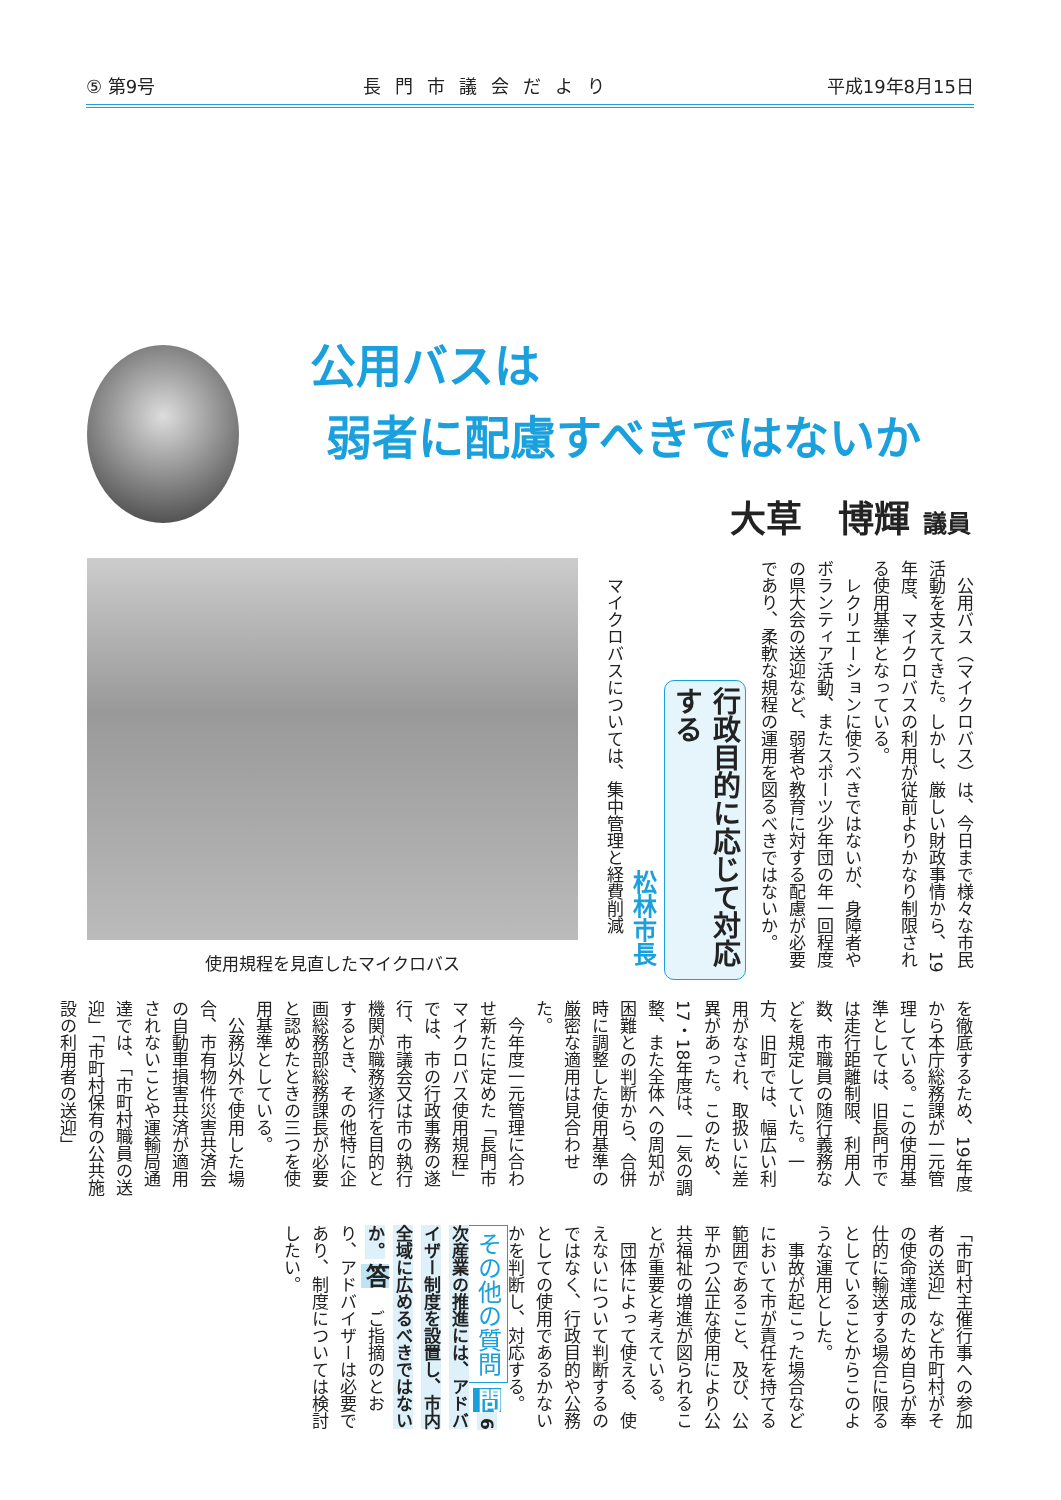⑤ 第9号 長門市議会だより 平成19年8月15日
公用バスは
弱者に配慮すべきではないか
大草　博輝 議員
使用規程を見直したマイクロバス
　公用バス（マイクロバス）は、今日まで様々な市民活動を支えてきた。しかし、厳しい財政事情から、19年度、マイクロバスの利用が従前よりかなり制限される使用基準となっている。
　レクリエーションに使うべきではないが、身障者やボランティア活動、またスポーツ少年団の年一回程度の県大会の送迎など、弱者や教育に対する配慮が必要であり、柔軟な規程の運用を図るべきではないか。
行政目的に応じて対応する
松林市長
　マイクロバスについては、集中管理と経費削減
を徹底するため、19年度から本庁総務課が一元管理している。この使用基準としては、旧長門市では走行距離制限、利用人数、市職員の随行義務などを規定していた。一方、旧町では、幅広い利用がなされ、取扱いに差異があった。このため、17・18年度は、一気の調整、また全体への周知が困難との判断から、合併時に調整した使用基準の厳密な適用は見合わせた。
　今年度一元管理に合わせ新たに定めた「長門市マイクロバス使用規程」では、市の行政事務の遂行、市議会又は市の執行機関が職務遂行を目的とするとき、その他特に企画総務部総務課長が必要と認めたときの三つを使用基準としている。
　公務以外で使用した場合、市有物件災害共済会の自動車損害共済が適用されないことや運輸局通達では、「市町村職員の送迎」「市町村保有の公共施設の利用者の送迎」
「市町村主催行事への参加者の送迎」など市町村がその使命達成のため自らが奉仕的に輸送する場合に限るとしていることからこのような運用とした。
　事故が起こった場合などにおいて市が責任を持てる範囲であること、及び、公平かつ公正な使用により公共福祉の増進が図られることが重要と考えている。
　団体によって使える、使えないについて判断するのではなく、行政目的や公務としての使用であるかないかを判断し、対応する。 その他の質問 問 6次産業の推進には、アドバイザー制度を設置し、市内全域に広めるべきではないか。 答 　ご指摘のとおり、アドバイザーは必要であり、制度については検討したい。